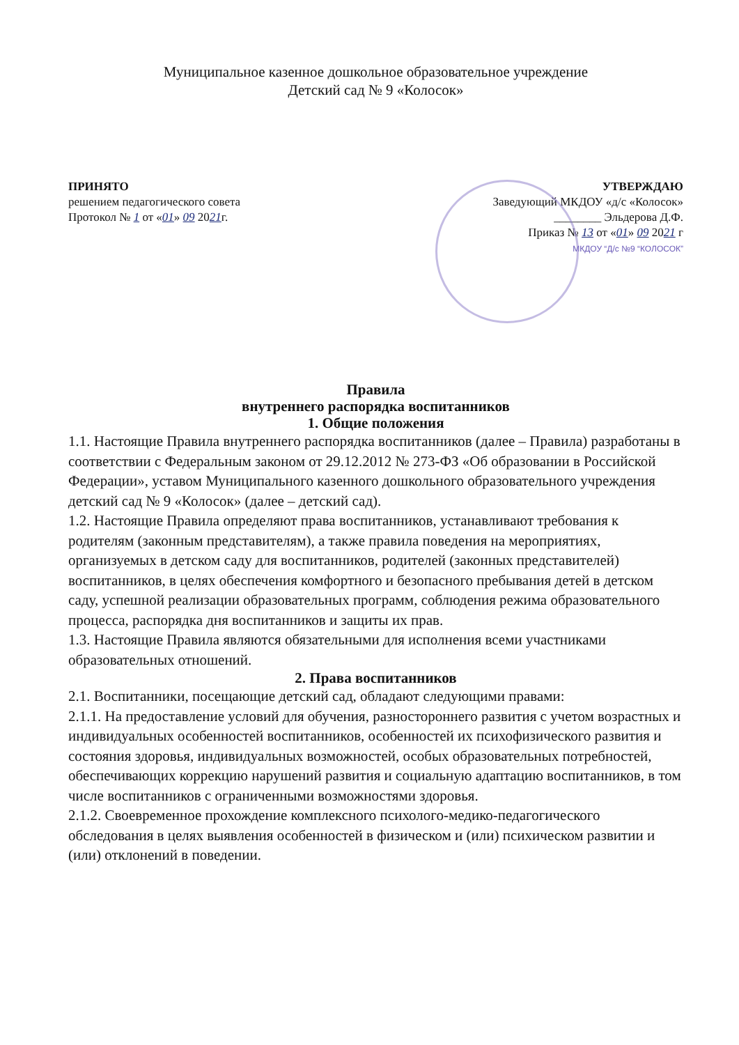Муниципальное казенное дошкольное образовательное учреждение
Детский сад № 9 «Колосок»
ПРИНЯТО
решением педагогического совета
Протокол № 1 от «01» 09 2021г.
УТВЕРЖДАЮ
Заведующий МКДОУ «д/с «Колосок»
________ Эльдерова Д.Ф.
Приказ № 13 от «01» 09 2021 г
МКДОУ “Д/с №9 “КОЛОСОК”
Правила
внутреннего распорядка воспитанников
1. Общие положения
1.1. Настоящие Правила внутреннего распорядка воспитанников (далее – Правила) разработаны в соответствии с Федеральным законом от 29.12.2012 № 273-ФЗ «Об образовании в Российской Федерации», уставом Муниципального казенного дошкольного образовательного учреждения детский сад № 9 «Колосок» (далее – детский сад).
1.2. Настоящие Правила определяют права воспитанников, устанавливают требования к родителям (законным представителям), а также правила поведения на мероприятиях, организуемых в детском саду для воспитанников, родителей (законных представителей) воспитанников, в целях обеспечения комфортного и безопасного пребывания детей в детском саду, успешной реализации образовательных программ, соблюдения режима образовательного процесса, распорядка дня воспитанников и защиты их прав.
1.3. Настоящие Правила являются обязательными для исполнения всеми участниками образовательных отношений.
2. Права воспитанников
2.1. Воспитанники, посещающие детский сад, обладают следующими правами:
2.1.1. На предоставление условий для обучения, разностороннего развития с учетом возрастных и индивидуальных особенностей воспитанников, особенностей их психофизического развития и состояния здоровья, индивидуальных возможностей, особых образовательных потребностей, обеспечивающих коррекцию нарушений развития и социальную адаптацию воспитанников, в том числе воспитанников с ограниченными возможностями здоровья.
2.1.2. Своевременное прохождение комплексного психолого-медико-педагогического обследования в целях выявления особенностей в физическом и (или) психическом развитии и (или) отклонений в поведении.